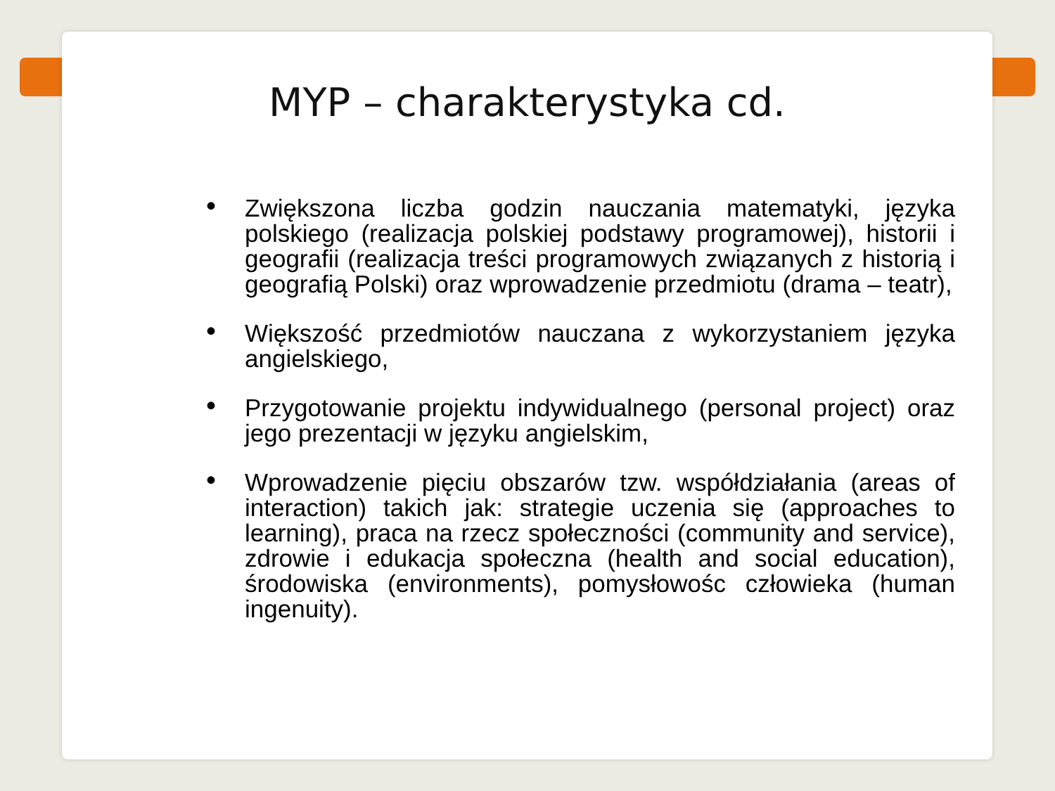MYP – charakterystyka cd.
• Zwiększona liczba godzin nauczania matematyki, języka polskiego (realizacja polskiej podstawy programowej), historii i geografii (realizacja treści programowych związanych z historią i geografią Polski) oraz wprowadzenie przedmiotu (drama – teatr),
• Większość przedmiotów nauczana z wykorzystaniem języka angielskiego,
• Przygotowanie projektu indywidualnego (personal project) oraz jego prezentacji w języku angielskim,
• Wprowadzenie pięciu obszarów tzw. współdziałania (areas of interaction) takich jak: strategie uczenia się (approaches to learning), praca na rzecz społeczności (community and service), zdrowie i edukacja społeczna (health and social education), środowiska (environments), pomysłowośc człowieka (human ingenuity).